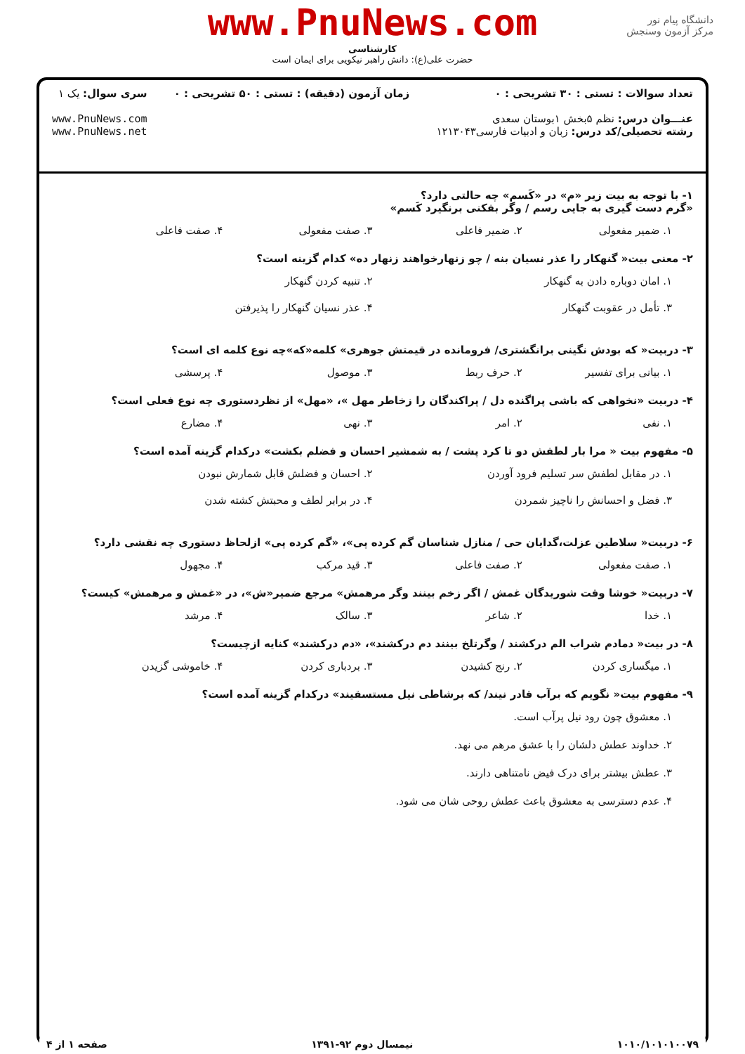دانشگاه پیام نور
مرکز آزمون وسنجش
www.PnuNews.com
کارشناسی
حضرت علی(ع): دانش راهبر نیکویی برای ایمان است
تعداد سوالات : تستی : ۳۰ تشریحی : ۰
عنـــوان درس: نظم ۵بخش ۱بوستان سعدی
رشته تحصیلی/کد درس: زبان و ادبیات فارسی۱۲۱۳۰۴۳
زمان آزمون (دقیقه) : تستی : ۵۰ تشریحی : ۰
سری سوال: یک ۱
www.PnuNews.com
www.PnuNews.net
۱- با توجه به بیت زیر «م» در «کَسم» چه حالتی دارد؟
«گرم دست گیری به جایی رسم / وگر بفکنی برنگیرد کَسم»
۱. ضمیر مفعولی ۲. ضمیر فاعلی ۳. صفت مفعولی ۴. صفت فاعلی
۲- معنی بیت« گنهکار را عذر نسیان بنه / چو زنهارخواهند زنهار ده» کدام گزینه است؟
۱. امان دوباره دادن به گنهکار ۲. تنبیه کردن گنهکار ۳. تأمل در عقوبت گنهکار ۴. عذر نسیان گنهکار را پذیرفتن
۳- دربیت« که بودش نگینی برانگشتری/ فرومانده در قیمتش جوهری» کلمه«که»چه نوع کلمه ای است؟
۱. بیانی برای تفسیر ۲. حرف ربط ۳. موصول ۴. پرسشی
۴- دربیت «نخواهی که باشی پراگنده دل / پراکندگان را زخاطر مهل »، «مهل» از نظردستوری چه نوع فعلی است؟
۱. نفی ۲. امر ۳. نهی ۴. مضارع
۵- مفهوم بیت « مرا بار لطفش دو تا کرد پشت / به شمشیر احسان و فضلم بکشت» درکدام گزینه آمده است؟
۱. در مقابل لطفش سر تسلیم فرود آوردن ۲. احسان و فضلش قابل شمارش نبودن ۳. فضل و احسانش را ناچیز شمردن ۴. در برابر لطف و محبتش کشته شدن
۶- دربیت« سلاطین عزلت،گدایان حی / منازل شناسان گم کرده پی»، «گم کرده پی» ازلحاظ دستوری چه نقشی دارد؟
۱. صفت مفعولی ۲. صفت فاعلی ۳. قید مرکب ۴. مجهول
۷- دربیت« خوشا وقت شوریدگان غمش / اگر زخم بینند وگر مرهمش» مرجع ضمیر«ش»، در «غمش و مرهمش» کیست؟
۱. خدا ۲. شاعر ۳. سالک ۴. مرشد
۸- در بیت« دمادم شراب الم درکشند / وگرتلخ بینند دم درکشند»، «دم درکشند» کنایه ازچیست؟
۱. میگساری کردن ۲. رنج کشیدن ۳. بردباری کردن ۴. خاموشی گزیدن
۹- مفهوم بیت« نگویم که برآب قادر نیند/ که برشاطی نیل مستسقیند» درکدام گزینه آمده است؟
۱. معشوق چون رود نیل پرآب است.
۲. خداوند عطش دلشان را با عشق مرهم می نهد.
۳. عطش بیشتر برای درک فیض نامتناهی دارند.
۴. عدم دسترسی به معشوق باعث عطش روحی شان می شود.
۱۰۱۰/۱۰۱۰۱۰۰۷۹ نیمسال دوم ۹۲-۱۳۹۱ صفحه ۱ از ۴